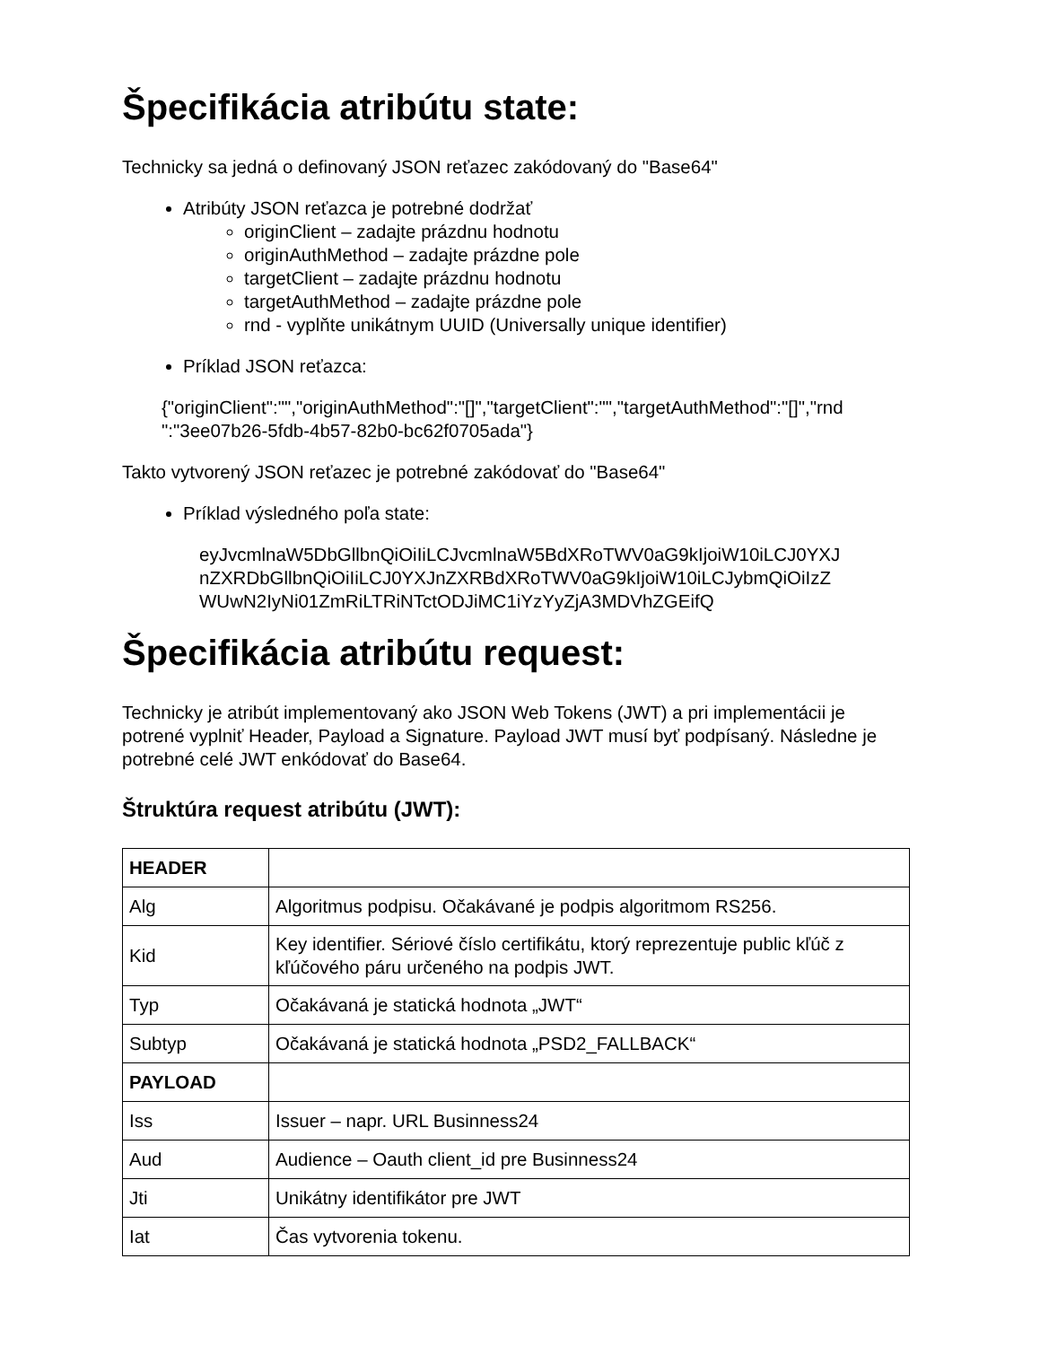Špecifikácia atribútu state:
Technicky sa jedná o definovaný JSON reťazec zakódovaný do "Base64"
Atribúty JSON reťazca je potrebné dodržať
originClient – zadajte prázdnu hodnotu
originAuthMethod – zadajte prázdne pole
targetClient – zadajte prázdnu hodnotu
targetAuthMethod – zadajte prázdne pole
rnd - vyplňte unikátnym UUID (Universally unique identifier)
Príklad JSON reťazca:
{"originClient":"","originAuthMethod":"[]","targetClient":"","targetAuthMethod":"[]","rnd ":"3ee07b26-5fdb-4b57-82b0-bc62f0705ada"}
Takto vytvorený JSON reťazec je potrebné zakódovať do "Base64"
Príklad výsledného poľa state:
eyJvcmlnaW5DbGllbnQiOiIiLCJvcmlnaW5BdXRoTWV0aG9kIjoiW10iLCJ0YXJ nZXRDbGllbnQiOiIiLCJ0YXJnZXRBdXRoTWV0aG9kIjoiW10iLCJybmQiOiIzZ WUwN2IyNi01ZmRiLTRiNTctODJiMC1iYzYyZjA3MDVhZGEifQ
Špecifikácia atribútu request:
Technicky je atribút implementovaný ako JSON Web Tokens (JWT) a pri implementácii je potrené vyplniť Header, Payload a Signature. Payload JWT musí byť podpísaný. Následne je potrebné celé JWT enkódovať do Base64.
Štruktúra request atribútu (JWT):
| HEADER | |
| Alg | Algoritmus podpisu. Očakávané je podpis algoritmom RS256. |
| Kid | Key identifier. Sériové číslo certifikátu, ktorý reprezentuje public kľúč z kľúčového páru určeného na podpis JWT. |
| Typ | Očakávaná je statická hodnota „JWT“ |
| Subtyp | Očakávaná je statická hodnota „PSD2_FALLBACK“ |
| PAYLOAD | |
| Iss | Issuer – napr. URL Businness24 |
| Aud | Audience – Oauth client_id pre Businness24 |
| Jti | Unikátny identifikátor pre JWT |
| Iat | Čas vytvorenia tokenu. |